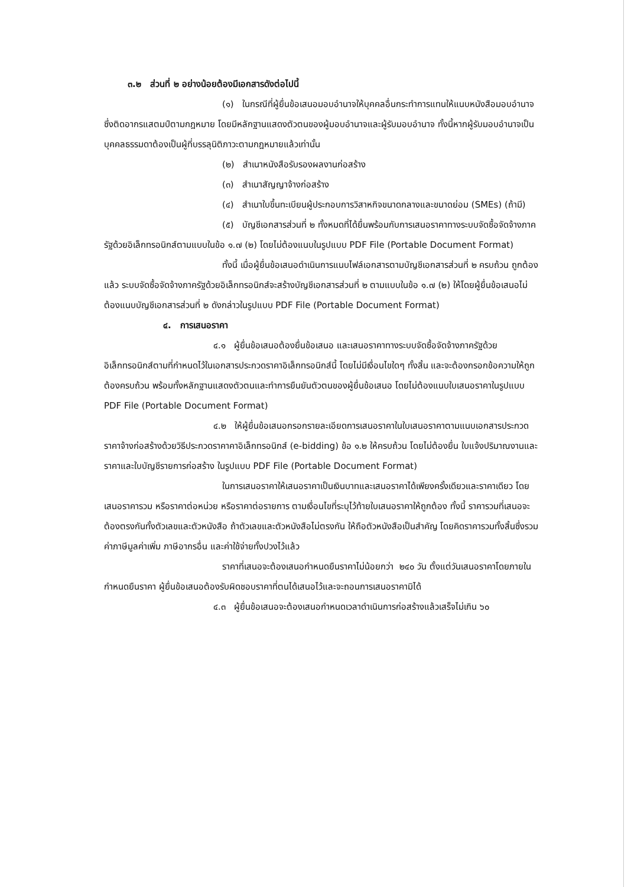๓.๒ ส่วนที่ ๒ อย่างน้อยต้องมีเอกสารดังต่อไปนี้
(๑) ในกรณีที่ผู้ยื่นข้อเสนอมอบอำนาจให้บุคคลอื่นกระทำการแทนให้แนบหนังสือมอบอำนาจซึ่งติดอากรแสตมป์ตามกฎหมาย โดยมีหลักฐานแสดงตัวตนของผู้มอบอำนาจและผู้รับมอบอำนาจ ทั้งนี้หากผู้รับมอบอำนาจเป็นบุคคลธรรมดาต้องเป็นผู้ที่บรรลุนิติภาวะตามกฎหมายแล้วเท่านั้น
(๒) สำเนาหนังสือรับรองผลงานก่อสร้าง
(๓) สำเนาสัญญาจ้างก่อสร้าง
(๔) สำเนาใบขึ้นทะเบียนผู้ประกอบการวิสาหกิจขนาดกลางและขนาดย่อม (SMEs) (ถ้ามี)
(๕) บัญชีเอกสารส่วนที่ ๒ ทั้งหมดที่ได้ยื่นพร้อมกับการเสนอราคาทางระบบจัดซื้อจัดจ้างภาครัฐด้วยอิเล็กทรอนิกส์ตามแบบในข้อ ๑.๗ (๒) โดยไม่ต้องแนบในรูปแบบ PDF File (Portable Document Format)
ทั้งนี้ เมื่อผู้ยื่นข้อเสนอดำเนินการแนบไฟล์เอกสารตามบัญชีเอกสารส่วนที่ ๒ ครบถ้วน ถูกต้องแล้ว ระบบจัดซื้อจัดจ้างภาครัฐด้วยอิเล็กทรอนิกส์จะสร้างบัญชีเอกสารส่วนที่ ๒ ตามแบบในข้อ ๑.๗ (๒) ให้โดยผู้ยื่นข้อเสนอไม่ต้องแนบบัญชีเอกสารส่วนที่ ๒ ดังกล่าวในรูปแบบ PDF File (Portable Document Format)
๔. การเสนอราคา
๔.๑ ผู้ยื่นข้อเสนอต้องยื่นข้อเสนอ และเสนอราคาทางระบบจัดซื้อจัดจ้างภาครัฐด้วยอิเล็กทรอนิกส์ตามที่กำหนดไว้ในเอกสารประกวดราคาอิเล็กทรอนิกส์นี้ โดยไม่มีเงื่อนไขใดๆ ทั้งสิ้น และจะต้องกรอกข้อความให้ถูกต้องครบถ้วน พร้อมทั้งหลักฐานแสดงตัวตนและทำการยืนยันตัวตนของผู้ยื่นข้อเสนอ โดยไม่ต้องแนบใบเสนอราคาในรูปแบบ PDF File (Portable Document Format)
๔.๒ ให้ผู้ยื่นข้อเสนอกรอกรายละเอียดการเสนอราคาในใบเสนอราคาตามแนบเอกสารประกวดราคาจ้างก่อสร้างด้วยวิธีประกวดราคาคาอิเล็กทรอนิกส์ (e-bidding) ข้อ ๑.๒ ให้ครบถ้วน โดยไม่ต้องยื่น ใบแจ้งปริมาณงานและราคาและใบบัญชีรายการก่อสร้าง ในรูปแบบ PDF File (Portable Document Format)
ในการเสนอราคาให้เสนอราคาเป็นเงินบาทและเสนอราคาได้เพียงครั้งเดียวและราคาเดียว โดยเสนอราคารวม หรือราคาต่อหน่วย หรือราคาต่อรายการ ตามเงื่อนไขที่ระบุไว้ท้ายใบเสนอราคาให้ถูกต้อง ทั้งนี้ ราคารวมที่เสนอจะต้องตรงกันทั้งตัวเลขและตัวหนังสือ ถ้าตัวเลขและตัวหนังสือไม่ตรงกัน ให้ถือตัวหนังสือเป็นสำคัญ โดยคิดราคารวมทั้งสิ้นซึ่งรวมค่าภาษีมูลค่าเพิ่ม ภาษีอากรอื่น และค่าใช้จ่ายทั้งปวงไว้แล้ว
ราคาที่เสนอจะต้องเสนอกำหนดยืนราคาไม่น้อยกว่า ๒๔๐ วัน ตั้งแต่วันเสนอราคาโดยภายในกำหนดยืนราคา ผู้ยื่นข้อเสนอต้องรับผิดชอบราคาที่ตนได้เสนอไว้และจะถอนการเสนอราคามิได้
๔.๓ ผู้ยื่นข้อเสนอจะต้องเสนอกำหนดเวลาดำเนินการก่อสร้างแล้วเสร็จไม่เกิน ๖๐